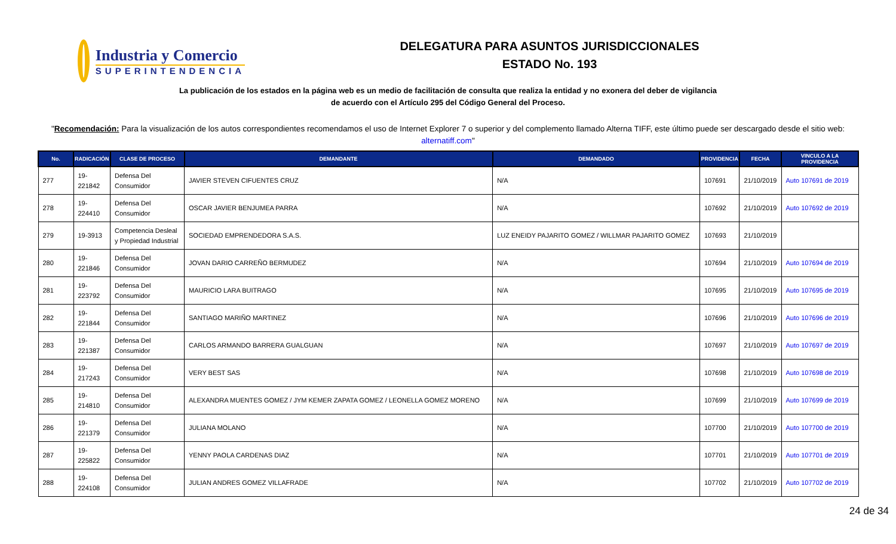Industria y Comercio
SUPERINTENDENCIA
DELEGATURA PARA ASUNTOS JURISDICCIONALES
ESTADO No. 193
La publicación de los estados en la página web es un medio de facilitación de consulta que realiza la entidad y no exonera del deber de vigilancia
de acuerdo con el Artículo 295 del Código General del Proceso.
"Recomendación: Para la visualización de los autos correspondientes recomendamos el uso de Internet Explorer 7 o superior y del complemento llamado Alterna TIFF, este último puede ser descargado desde el sitio web: alternatiff.com"
| No. | RADICACIÓN | CLASE DE PROCESO | DEMANDANTE | DEMANDADO | PROVIDENCIA | FECHA | VINCULO A LA PROVIDENCIA |
| --- | --- | --- | --- | --- | --- | --- | --- |
| 277 | 19-221842 | Defensa Del Consumidor | JAVIER STEVEN CIFUENTES CRUZ | N/A | 107691 | 21/10/2019 | Auto 107691 de 2019 |
| 278 | 19-224410 | Defensa Del Consumidor | OSCAR JAVIER BENJUMEA PARRA | N/A | 107692 | 21/10/2019 | Auto 107692 de 2019 |
| 279 | 19-3913 | Competencia Desleal y Propiedad Industrial | SOCIEDAD EMPRENDEDORA S.A.S. | LUZ ENEIDY PAJARITO GOMEZ / WILLMAR PAJARITO GOMEZ | 107693 | 21/10/2019 | |
| 280 | 19-221846 | Defensa Del Consumidor | JOVAN DARIO CARREÑO BERMUDEZ | N/A | 107694 | 21/10/2019 | Auto 107694 de 2019 |
| 281 | 19-223792 | Defensa Del Consumidor | MAURICIO LARA BUITRAGO | N/A | 107695 | 21/10/2019 | Auto 107695 de 2019 |
| 282 | 19-221844 | Defensa Del Consumidor | SANTIAGO MARIÑO MARTINEZ | N/A | 107696 | 21/10/2019 | Auto 107696 de 2019 |
| 283 | 19-221387 | Defensa Del Consumidor | CARLOS ARMANDO BARRERA GUALGUAN | N/A | 107697 | 21/10/2019 | Auto 107697 de 2019 |
| 284 | 19-217243 | Defensa Del Consumidor | VERY BEST SAS | N/A | 107698 | 21/10/2019 | Auto 107698 de 2019 |
| 285 | 19-214810 | Defensa Del Consumidor | ALEXANDRA MUENTES GOMEZ / JYM KEMER ZAPATA GOMEZ / LEONELLA GOMEZ MORENO | N/A | 107699 | 21/10/2019 | Auto 107699 de 2019 |
| 286 | 19-221379 | Defensa Del Consumidor | JULIANA MOLANO | N/A | 107700 | 21/10/2019 | Auto 107700 de 2019 |
| 287 | 19-225822 | Defensa Del Consumidor | YENNY PAOLA CARDENAS DIAZ | N/A | 107701 | 21/10/2019 | Auto 107701 de 2019 |
| 288 | 19-224108 | Defensa Del Consumidor | JULIAN ANDRES GOMEZ VILLAFRADE | N/A | 107702 | 21/10/2019 | Auto 107702 de 2019 |
24 de 34